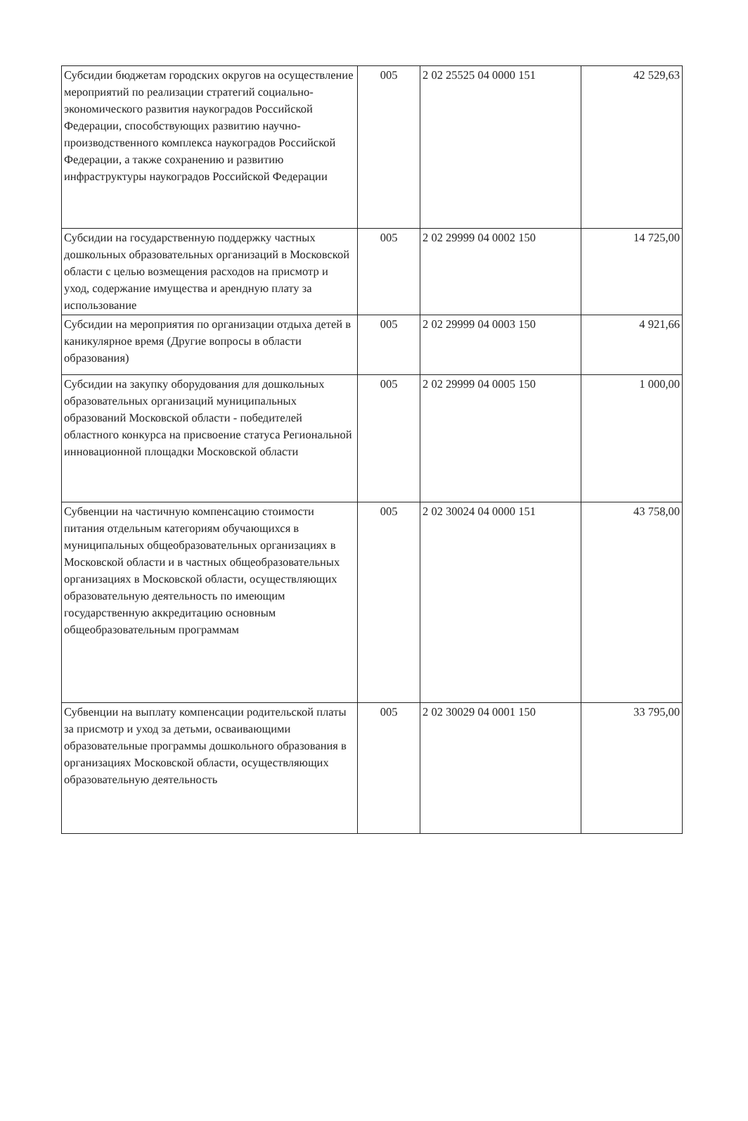| Субсидии бюджетам городских округов на осуществление мероприятий по реализации стратегий социально-экономического развития наукоградов Российской Федерации, способствующих развитию научно-производственного комплекса наукоградов Российской Федерации, а также сохранению и развитию инфраструктуры наукоградов Российской Федерации | 005 | 2 02 25525 04 0000 151 | 42 529,63 |
| Субсидии на государственную поддержку частных дошкольных образовательных организаций в Московской области с целью возмещения расходов на присмотр и уход, содержание имущества и арендную плату за использование | 005 | 2 02 29999 04 0002 150 | 14 725,00 |
| Субсидии на мероприятия по организации отдыха детей в каникулярное время (Другие вопросы в области образования) | 005 | 2 02 29999 04 0003 150 | 4 921,66 |
| Субсидии на закупку оборудования для дошкольных образовательных организаций муниципальных образований Московской области - победителей областного конкурса на присвоение статуса Региональной инновационной площадки Московской области | 005 | 2 02 29999 04 0005 150 | 1 000,00 |
| Субвенции на частичную компенсацию стоимости питания отдельным категориям обучающихся в муниципальных общеобразовательных организациях в Московской области и в частных общеобразовательных организациях в Московской области, осуществляющих образовательную деятельность по имеющим государственную аккредитацию основным общеобразовательным программам | 005 | 2 02 30024 04 0000 151 | 43 758,00 |
| Субвенции на выплату компенсации родительской платы за присмотр и уход за детьми, осваивающими образовательные программы дошкольного образования в организациях Московской области, осуществляющих образовательную деятельность | 005 | 2 02 30029 04 0001 150 | 33 795,00 |